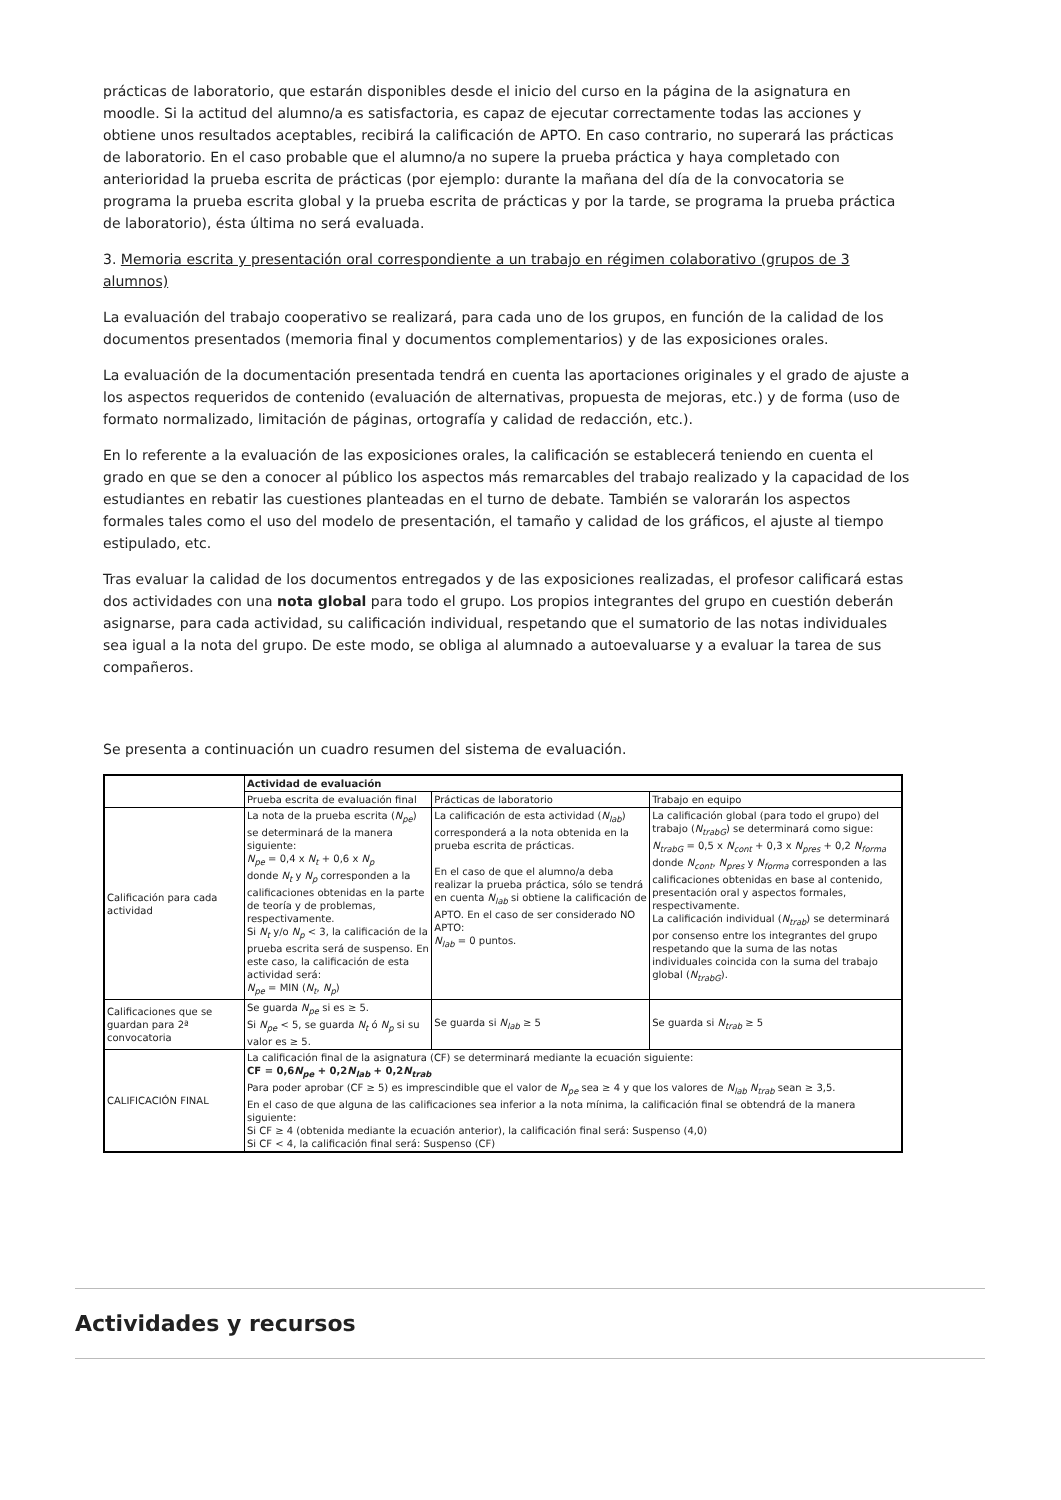prácticas de laboratorio, que estarán disponibles desde el inicio del curso en la página de la asignatura en moodle. Si la actitud del alumno/a es satisfactoria, es capaz de ejecutar correctamente todas las acciones y obtiene unos resultados aceptables, recibirá la calificación de APTO. En caso contrario, no superará las prácticas de laboratorio. En el caso probable que el alumno/a no supere la prueba práctica y haya completado con anterioridad la prueba escrita de prácticas (por ejemplo: durante la mañana del día de la convocatoria se programa la prueba escrita global y la prueba escrita de prácticas y por la tarde, se programa la prueba práctica de laboratorio), ésta última no será evaluada.
3. Memoria escrita y presentación oral correspondiente a un trabajo en régimen colaborativo (grupos de 3 alumnos)
La evaluación del trabajo cooperativo se realizará, para cada uno de los grupos, en función de la calidad de los documentos presentados (memoria final y documentos complementarios) y de las exposiciones orales.
La evaluación de la documentación presentada tendrá en cuenta las aportaciones originales y el grado de ajuste a los aspectos requeridos de contenido (evaluación de alternativas, propuesta de mejoras, etc.) y de forma (uso de formato normalizado, limitación de páginas, ortografía y calidad de redacción, etc.).
En lo referente a la evaluación de las exposiciones orales, la calificación se establecerá teniendo en cuenta el grado en que se den a conocer al público los aspectos más remarcables del trabajo realizado y la capacidad de los estudiantes en rebatir las cuestiones planteadas en el turno de debate. También se valorarán los aspectos formales tales como el uso del modelo de presentación, el tamaño y calidad de los gráficos, el ajuste al tiempo estipulado, etc.
Tras evaluar la calidad de los documentos entregados y de las exposiciones realizadas, el profesor calificará estas dos actividades con una nota global para todo el grupo. Los propios integrantes del grupo en cuestión deberán asignarse, para cada actividad, su calificación individual, respetando que el sumatorio de las notas individuales sea igual a la nota del grupo. De este modo, se obliga al alumnado a autoevaluarse y a evaluar la tarea de sus compañeros.
Se presenta a continuación un cuadro resumen del sistema de evaluación.
| | Actividad de evaluación | | |
| | Prueba escrita de evaluación final | Prácticas de laboratorio | Trabajo en equipo |
| Calificación para cada actividad | La nota de la prueba escrita ( N<sub>pe</sub> ) se determinará de la manera siguiente: N<sub>pe</sub> = 0,4 x N<sub>t</sub> + 0,6 x N<sub>p</sub> donde N<sub>t</sub> y N<sub>p</sub> corresponden a la calificaciones obtenidas en la parte de teoría y de problemas, respectivamente. Si N<sub>t</sub> y/o N<sub>p</sub> < 3, la calificación de la prueba escrita será de suspenso. En este caso, la calificación de esta actividad será: N<sub>pe</sub> = MIN ( N<sub>t</sub> , N<sub>p</sub> ) | La calificación de esta actividad ( N<sub>lab</sub> ) corresponderá a la nota obtenida en la prueba escrita de prácticas. En el caso de que el alumno/a deba realizar la prueba práctica, sólo se tendrá en cuenta N<sub>lab</sub> si obtiene la calificación de APTO. En el caso de ser considerado NO APTO: N<sub>lab</sub> = 0 puntos. | La calificación global (para todo el grupo) del trabajo ( N<sub>trabG</sub> ) se determinará como sigue: N<sub>trabG</sub> = 0,5 x N<sub>cont</sub> + 0,3 x N<sub>pres</sub> + 0,2 N<sub>forma</sub> donde N<sub>cont</sub> , N<sub>pres</sub> y N<sub>forma</sub> corresponden a las calificaciones obtenidas en base al contenido, presentación oral y aspectos formales, respectivamente. La calificación individual ( N<sub>trab</sub> ) se determinará por consenso entre los integrantes del grupo respetando que la suma de las notas individuales coincida con la suma del trabajo global ( N<sub>trabG</sub> ). |
| Calificaciones que se guardan para 2ª convocatoria | Se guarda N<sub>pe</sub> si es ≥ 5. Si N<sub>pe</sub> < 5, se guarda N<sub>t</sub> ó N<sub>p</sub> si su valor es ≥ 5. | Se guarda si N<sub>lab</sub> ≥ 5 | Se guarda si N<sub>trab</sub> ≥ 5 |
| CALIFICACIÓN FINAL | La calificación final de la asignatura (CF) se determinará mediante la ecuación siguiente: CF = 0,6 N<sub>pe</sub> + 0,2 N<sub>lab</sub> + 0,2 N<sub>trab</sub> Para poder aprobar (CF ≥ 5) es imprescindible que el valor de N<sub>pe</sub> sea ≥ 4 y que los valores de N<sub>lab</sub> N<sub>trab</sub> sean ≥ 3,5. En el caso de que alguna de las calificaciones sea inferior a la nota mínima, la calificación final se obtendrá de la manera siguiente: Si CF ≥ 4 (obtenida mediante la ecuación anterior), la calificación final será: Suspenso (4,0) Si CF < 4, la calificación final será: Suspenso (CF) | | |
Actividades y recursos